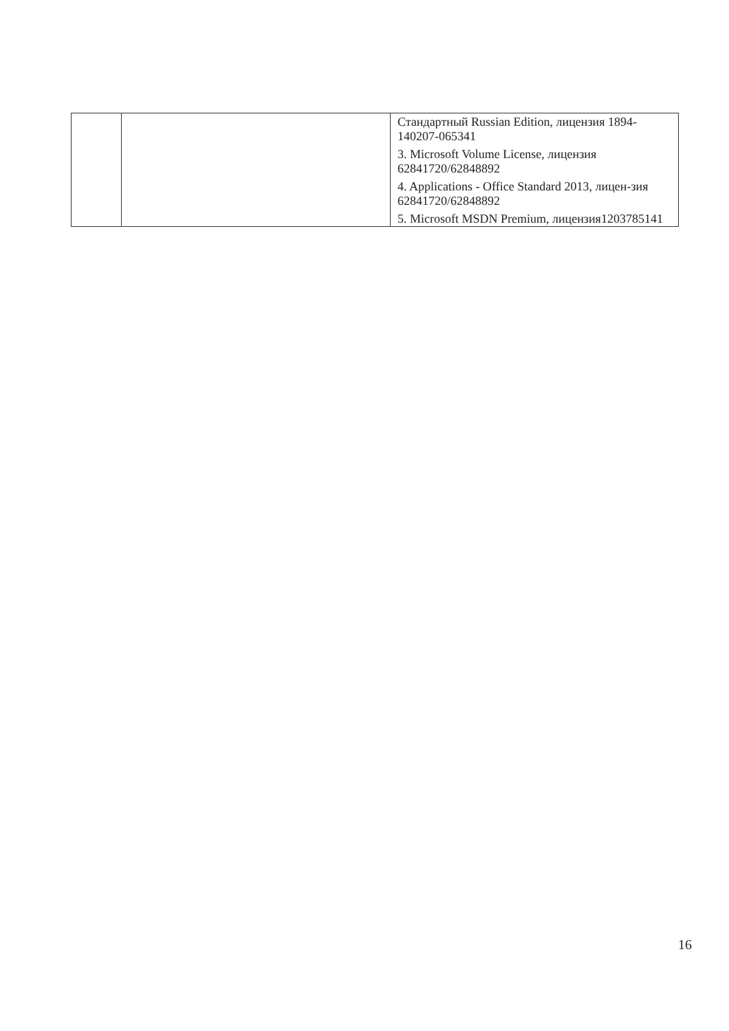| | | Стандартный Russian Edition, лицензия 1894-140207-065341 3. Microsoft Volume License, лицензия 62841720/62848892 4. Applications - Office Standard 2013, лицен-зия 62841720/62848892 5. Microsoft MSDN Premium, лицензия1203785141 |
16